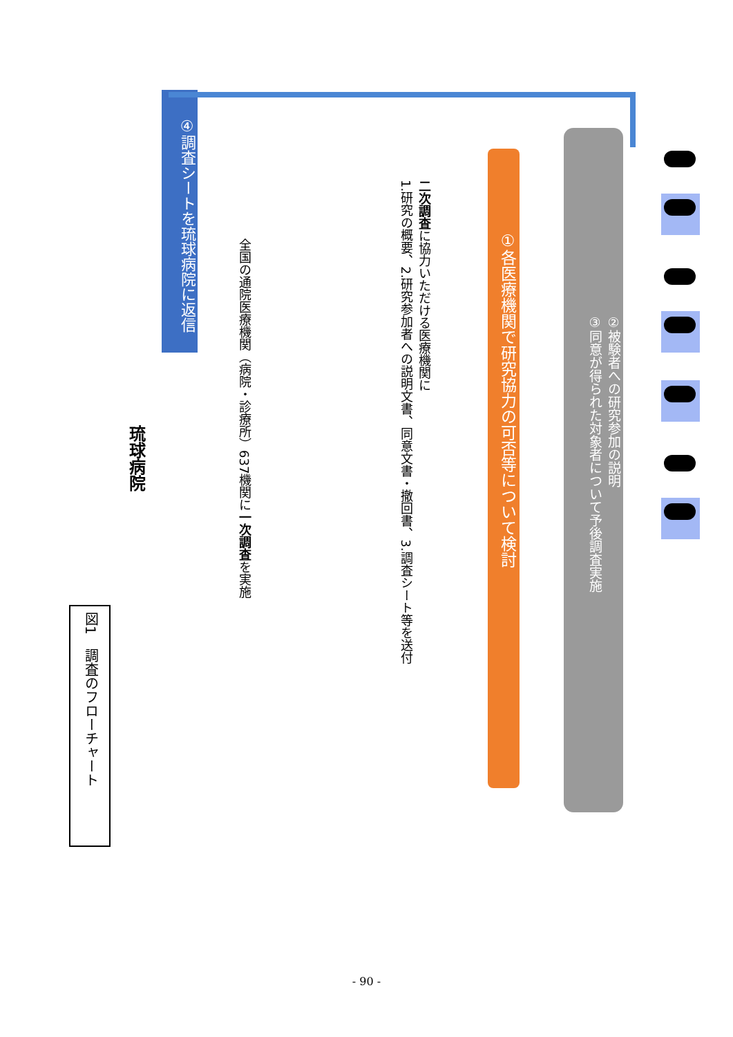図1　調査のフローチャート
琉球病院
④調査シートを琉球病院に返信
全国の通院医療機関（病院・診療所）637機関に一次調査を実施
二次調査に協力いただける医療機関に
1.研究の概要、2.研究参加者への説明文書、同意文書・撤回書、3.調査シート等を送付
①各医療機関で研究協力の可否等について検討
②被験者への研究参加の説明
③同意が得られた対象者について予後調査実施
- 90 -